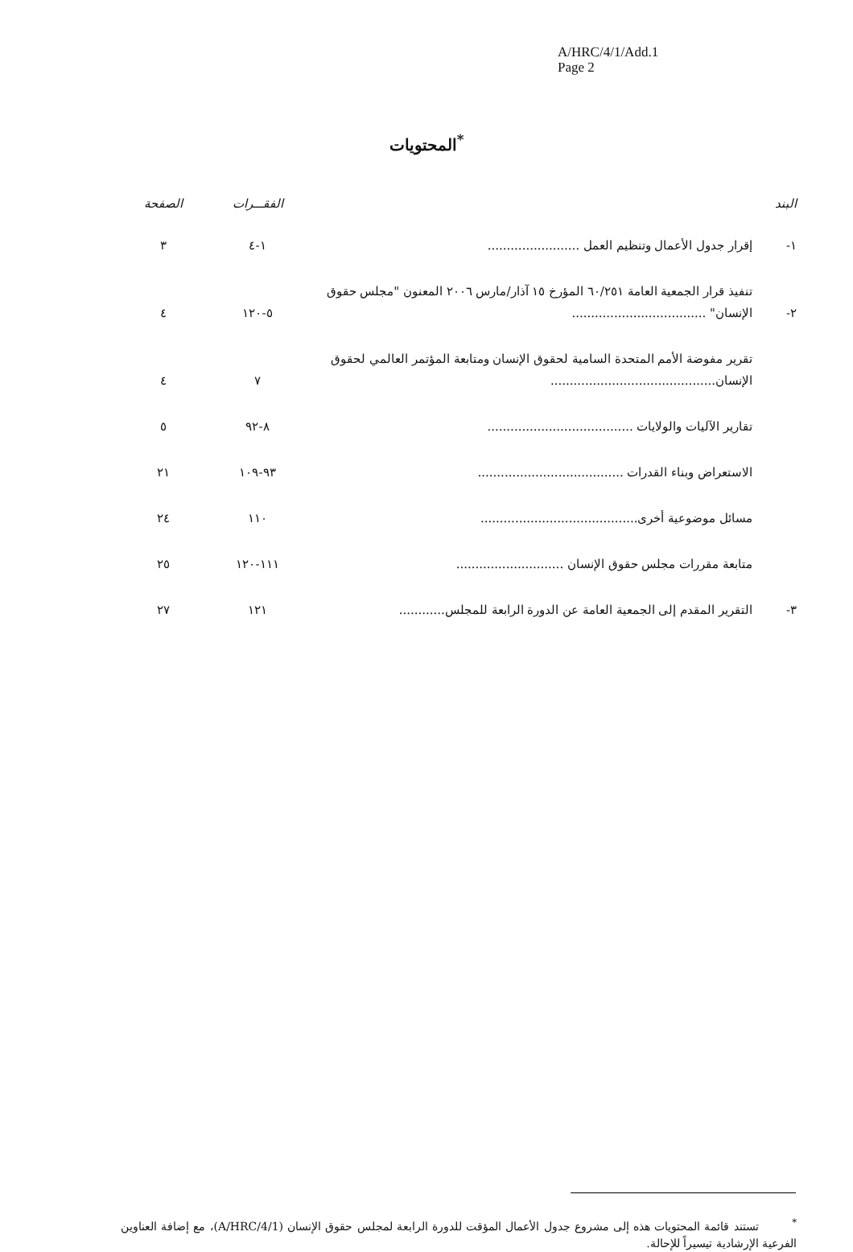A/HRC/4/1/Add.1
Page 2
المحتويات<sup>*</sup>
| البند | | الفقـــرات | الصفحة |
| --- | --- | --- | --- |
| ١- | إقرار جدول الأعمال وتنظيم العمل ........................ | ١-٤ | ٣ |
| ٢- | تنفيذ قرار الجمعية العامة ٦٠/٢٥١ المؤرخ ١٥ آذار/مارس ٢٠٠٦ المعنون "مجلس حقوق الإنسان" ................................... | ٥-١٢٠ | ٤ |
| | تقرير مفوضة الأمم المتحدة السامية لحقوق الإنسان ومتابعة المؤتمر العالمي لحقوق الإنسان........................................... | ٧ | ٤ |
| | تقارير الآليات والولايات ...................................... | ٨-٩٢ | ٥ |
| | الاستعراض وبناء القدرات ...................................... | ٩٣-١٠٩ | ٢١ |
| | مسائل موضوعية أخرى......................................... | ١١٠ | ٢٤ |
| | متابعة مقررات مجلس حقوق الإنسان ............................ | ١١١-١٢٠ | ٢٥ |
| ٣- | التقرير المقدم إلى الجمعية العامة عن الدورة الرابعة للمجلس............ | ١٢١ | ٢٧ |
<sup>*</sup> تستند قائمة المحتويات هذه إلى مشروع جدول الأعمال المؤقت للدورة الرابعة لمجلس حقوق الإنسان (A/HRC/4/1)، مع إضافة العناوين الفرعية الإرشادية تيسيراً للإحالة.